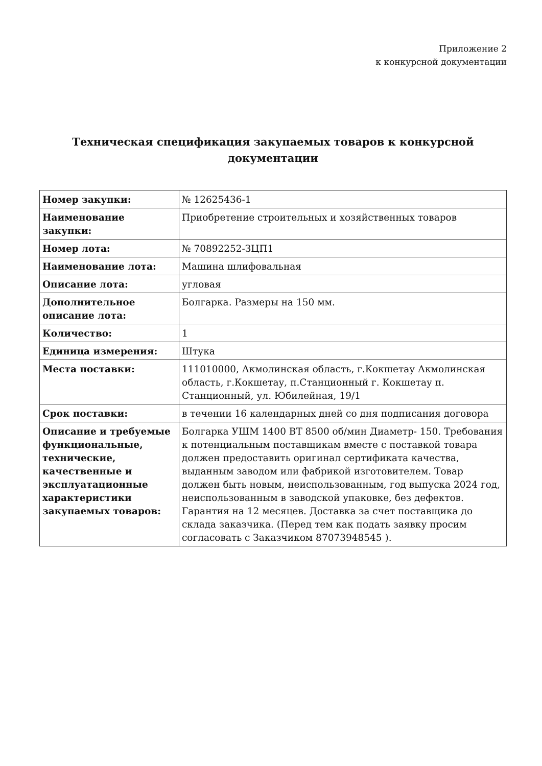Приложение 2
к конкурсной документации
Техническая спецификация закупаемых товаров к конкурсной документации
| Номер закупки: | № 12625436-1 |
| Наименование закупки: | Приобретение строительных и хозяйственных товаров |
| Номер лота: | № 70892252-ЗЦП1 |
| Наименование лота: | Машина шлифовальная |
| Описание лота: | угловая |
| Дополнительное описание лота: | Болгарка. Размеры на 150 мм. |
| Количество: | 1 |
| Единица измерения: | Штука |
| Места поставки: | 111010000, Акмолинская область, г.Кокшетау Акмолинская область, г.Кокшетау, п.Станционный г. Кокшетау п. Станционный, ул. Юбилейная, 19/1 |
| Срок поставки: | в течении 16 календарных дней со дня подписания договора |
| Описание и требуемые функциональные, технические, качественные и эксплуатационные характеристики закупаемых товаров: | Болгарка УШМ 1400 ВТ 8500 об/мин Диаметр- 150. Требования к потенциальным поставщикам вместе с поставкой товара должен предоставить оригинал сертификата качества, выданным заводом или фабрикой изготовителем. Товар должен быть новым, неиспользованным, год выпуска 2024 год, неиспользованным в заводской упаковке, без дефектов. Гарантия на 12 месяцев. Доставка за счет поставщика до склада заказчика. (Перед тем как подать заявку просим согласовать с Заказчиком 87073948545 ). |